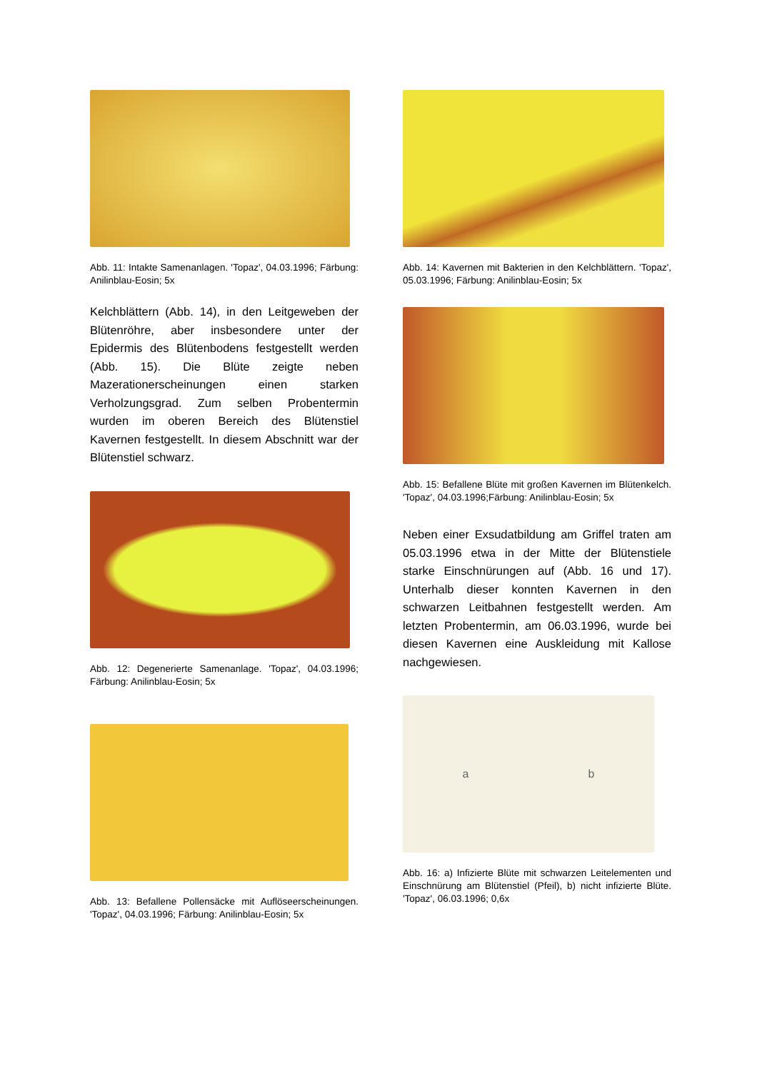Abb. 11: Intakte Samenanlagen. 'Topaz', 04.03.1996; Färbung: Anilinblau-Eosin; 5x
Kelchblättern (Abb. 14), in den Leitgeweben der Blütenröhre, aber insbesondere unter der Epidermis des Blütenbodens festgestellt werden (Abb. 15). Die Blüte zeigte neben Mazerationerscheinungen einen starken Verholzungsgrad. Zum selben Probentermin wurden im oberen Bereich des Blütenstiel Kavernen festgestellt. In diesem Abschnitt war der Blütenstiel schwarz.
Abb. 12: Degenerierte Samenanlage. 'Topaz', 04.03.1996; Färbung: Anilinblau-Eosin; 5x
Abb. 13: Befallene Pollensäcke mit Auflöseer­scheinungen. 'Topaz', 04.03.1996; Färbung: Anilinblau-Eosin; 5x
Abb. 14: Kavernen mit Bakterien in den Kelchblät­tern. 'Topaz', 05.03.1996; Färbung: Anilinblau-Eosin; 5x
Abb. 15: Befallene Blüte mit großen Kavernen im Blütenkelch. 'Topaz', 04.03.1996;Färbung: Anilinblau-Eosin; 5x
Neben einer Exsudatbildung am Griffel traten am 05.03.1996 etwa in der Mitte der Blütensti­ele starke Einschnürungen auf (Abb. 16 und 17). Unterhalb dieser konnten Kavernen in den schwarzen Leitbahnen festgestellt werden. Am letzten Probentermin, am 06.03.1996, wurde bei diesen Kavernen eine Auskleidung mit Kallose nachgewiesen.
a b
Abb. 16: a) Infizierte Blüte mit schwarzen Leitele­menten und Einschnürung am Blütenstiel (Pfeil), b) nicht infizierte Blüte. 'Topaz', 06.03.1996; 0,6x